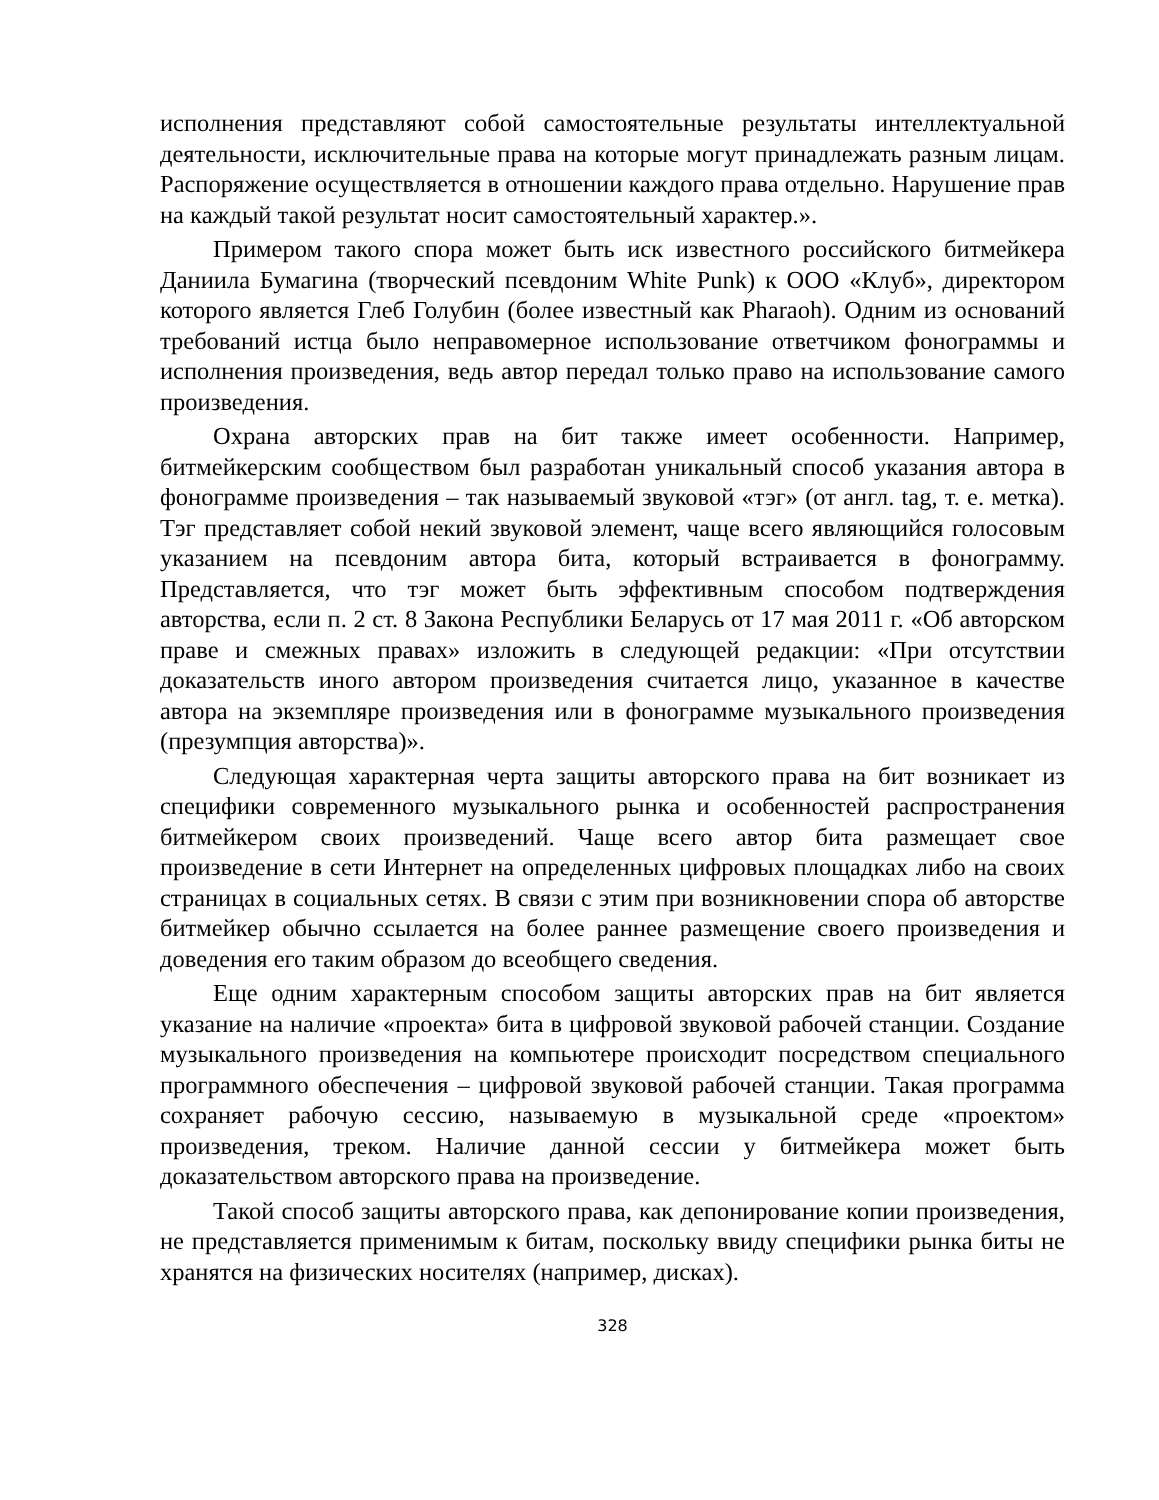исполнения представляют собой самостоятельные результаты интеллектуальной деятельности, исключительные права на которые могут принадлежать разным лицам. Распоряжение осуществляется в отношении каждого права отдельно. Нарушение прав на каждый такой результат носит самостоятельный характер.».
Примером такого спора может быть иск известного российского битмейкера Даниила Бумагина (творческий псевдоним White Punk) к ООО «Клуб», директором которого является Глеб Голубин (более известный как Pharaoh). Одним из оснований требований истца было неправомерное использование ответчиком фонограммы и исполнения произведения, ведь автор передал только право на использование самого произведения.
Охрана авторских прав на бит также имеет особенности. Например, битмейкерским сообществом был разработан уникальный способ указания автора в фонограмме произведения – так называемый звуковой «тэг» (от англ. tag, т. е. метка). Тэг представляет собой некий звуковой элемент, чаще всего являющийся голосовым указанием на псевдоним автора бита, который встраивается в фонограмму. Представляется, что тэг может быть эффективным способом подтверждения авторства, если п. 2 ст. 8 Закона Республики Беларусь от 17 мая 2011 г. «Об авторском праве и смежных правах» изложить в следующей редакции: «При отсутствии доказательств иного автором произведения считается лицо, указанное в качестве автора на экземпляре произведения или в фонограмме музыкального произведения (презумпция авторства)».
Следующая характерная черта защиты авторского права на бит возникает из специфики современного музыкального рынка и особенностей распространения битмейкером своих произведений. Чаще всего автор бита размещает свое произведение в сети Интернет на определенных цифровых площадках либо на своих страницах в социальных сетях. В связи с этим при возникновении спора об авторстве битмейкер обычно ссылается на более раннее размещение своего произведения и доведения его таким образом до всеобщего сведения.
Еще одним характерным способом защиты авторских прав на бит является указание на наличие «проекта» бита в цифровой звуковой рабочей станции. Создание музыкального произведения на компьютере происходит посредством специального программного обеспечения – цифровой звуковой рабочей станции. Такая программа сохраняет рабочую сессию, называемую в музыкальной среде «проектом» произведения, треком. Наличие данной сессии у битмейкера может быть доказательством авторского права на произведение.
Такой способ защиты авторского права, как депонирование копии произведения, не представляется применимым к битам, поскольку ввиду специфики рынка биты не хранятся на физических носителях (например, дисках).
328